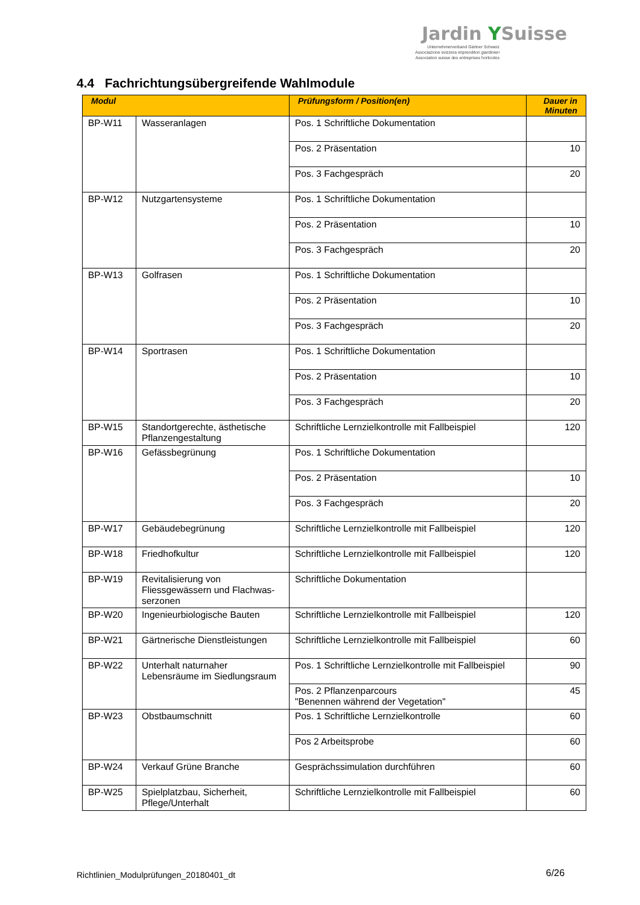Jardin YSuisse
Unternehmerverband Gärtner Schweiz
Associazione svizzera imprenditori giardinieri
Association suisse des entreprises horticoles
4.4 Fachrichtungsübergreifende Wahlmodule
| Modul | | Prüfungsform / Position(en) | Dauer in Minuten |
| --- | --- | --- | --- |
| BP-W11 | Wasseranlagen | Pos. 1 Schriftliche Dokumentation | |
| | | Pos. 2 Präsentation | 10 |
| | | Pos. 3 Fachgespräch | 20 |
| BP-W12 | Nutzgartensysteme | Pos. 1 Schriftliche Dokumentation | |
| | | Pos. 2 Präsentation | 10 |
| | | Pos. 3 Fachgespräch | 20 |
| BP-W13 | Golfrasen | Pos. 1 Schriftliche Dokumentation | |
| | | Pos. 2 Präsentation | 10 |
| | | Pos. 3 Fachgespräch | 20 |
| BP-W14 | Sportrasen | Pos. 1 Schriftliche Dokumentation | |
| | | Pos. 2 Präsentation | 10 |
| | | Pos. 3 Fachgespräch | 20 |
| BP-W15 | Standortgerechte, ästhetische Pflanzengestaltung | Schriftliche Lernzielkontrolle mit Fallbeispiel | 120 |
| BP-W16 | Gefässbegrünung | Pos. 1 Schriftliche Dokumentation | |
| | | Pos. 2 Präsentation | 10 |
| | | Pos. 3 Fachgespräch | 20 |
| BP-W17 | Gebäudebegrünung | Schriftliche Lernzielkontrolle mit Fallbeispiel | 120 |
| BP-W18 | Friedhofkultur | Schriftliche Lernzielkontrolle mit Fallbeispiel | 120 |
| BP-W19 | Revitalisierung von Fliessgewässern und Flachwas-serzonen | Schriftliche Dokumentation | |
| BP-W20 | Ingenieurbiologische Bauten | Schriftliche Lernzielkontrolle mit Fallbeispiel | 120 |
| BP-W21 | Gärtnerische Dienstleistungen | Schriftliche Lernzielkontrolle mit Fallbeispiel | 60 |
| BP-W22 | Unterhalt naturnaher Lebensräume im Siedlungsraum | Pos. 1 Schriftliche Lernzielkontrolle mit Fallbeispiel | 90 |
| | | Pos. 2 Pflanzenparcours "Benennen während der Vegetation" | 45 |
| BP-W23 | Obstbaumschnitt | Pos. 1 Schriftliche Lernzielkontrolle | 60 |
| | | Pos 2 Arbeitsprobe | 60 |
| BP-W24 | Verkauf Grüne Branche | Gesprächssimulation durchführen | 60 |
| BP-W25 | Spielplatzbau, Sicherheit, Pflege/Unterhalt | Schriftliche Lernzielkontrolle mit Fallbeispiel | 60 |
Richtlinien_Modulprüfungen_20180401_dt
6/26